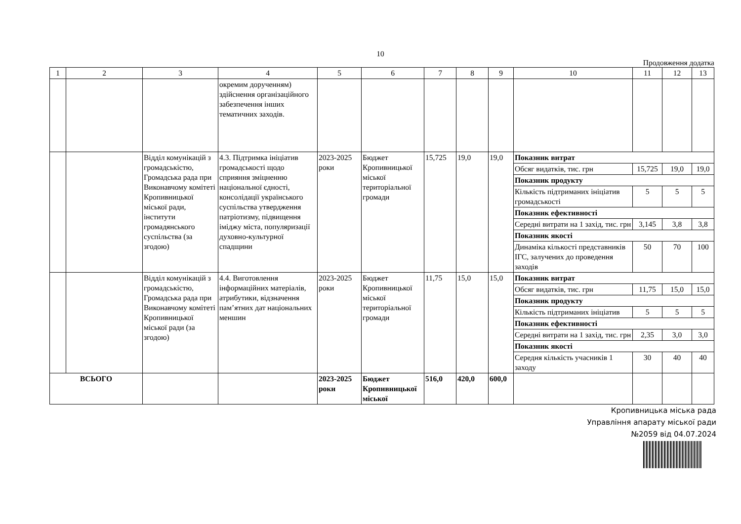10
Продовження додатка
| 1 | 2 | 3 | 4 | 5 | 6 | 7 | 8 | 9 | 10 | 11 | 12 | 13 |
| --- | --- | --- | --- | --- | --- | --- | --- | --- | --- | --- | --- | --- |
| | | | окремим дорученням) здійснення організаційного забезпечення інших тематичних заходів. | | | | | | | | | |
| | | Відділ комунікацій з громадськістю, Громадська рада при Виконавчому комітеті Кропивницької міської ради, інститути громадянського суспільства (за згодою) | 4.3. Підтримка ініціатив громадськості щодо сприяння зміцненню національної єдності, консолідації українського суспільства утвердження патріотизму, підвищення іміджу міста, популяризації духовно-культурної спадщини | 2023-2025 роки | Бюджет Кропивницької міської територіальної громади | 15,725 | 19,0 | 19,0 | Показник витрат | | | |
| | | | | | | | | | Обсяг видатків, тис. грн | 15,725 | 19,0 | 19,0 |
| | | | | | | | | | Показник продукту | | | |
| | | | | | | | | | Кількість підтриманих ініціатив громадськості | 5 | 5 | 5 |
| | | | | | | | | | Показник ефективності | | | |
| | | | | | | | | | Середні витрати на 1 захід, тис. грн | 3,145 | 3,8 | 3,8 |
| | | | | | | | | | Показник якості | | | |
| | | | | | | | | | Динаміка кількості представників ІГС, залучених до проведення заходів | 50 | 70 | 100 |
| | | Відділ комунікацій з громадськістю, Громадська рада при Виконавчому комітеті Кропивницької міської ради (за згодою) | 4.4. Виготовлення інформаційних матеріалів, атрибутики, відзначення пам’ятних дат національних меншин | 2023-2025 роки | Бюджет Кропивницької міської територіальної громади | 11,75 | 15,0 | 15,0 | Показник витрат | | | |
| | | | | | | | | | Обсяг видатків, тис. грн | 11,75 | 15,0 | 15,0 |
| | | | | | | | | | Показник продукту | | | |
| | | | | | | | | | Кількість підтриманих ініціатив | 5 | 5 | 5 |
| | | | | | | | | | Показник ефективності | | | |
| | | | | | | | | | Середні витрати на 1 захід, тис. грн | 2,35 | 3,0 | 3,0 |
| | | | | | | | | | Показник якості | | | |
| | | | | | | | | | Середня кількість учасників 1 заходу | 30 | 40 | 40 |
| ВСЬОГО | | | | 2023-2025 роки | Бюджет Кропивницької міської | 516,0 | 420,0 | 600,0 | | | | |
Кропивницька міська рада
Управління апарату міської ради
№2059 від 04.07.2024